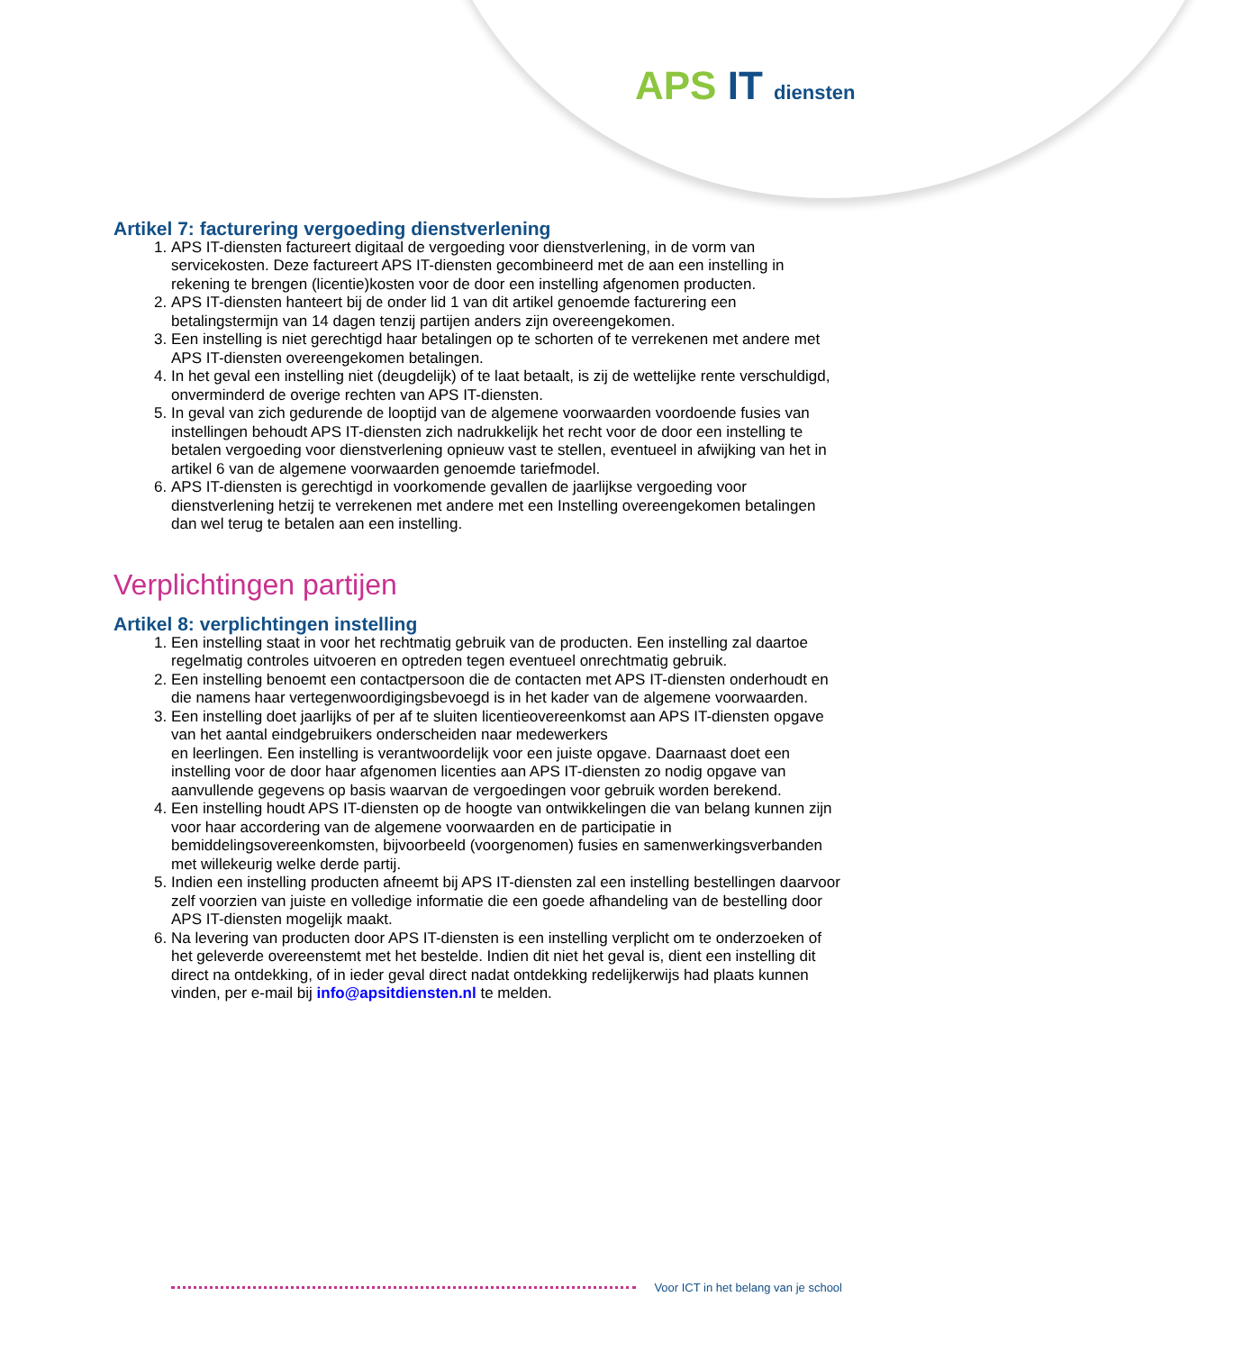APS IT diensten
Artikel 7: facturering vergoeding dienstverlening
1. APS IT-diensten factureert digitaal de vergoeding voor dienstverlening, in de vorm van servicekosten. Deze factureert APS IT-diensten gecombineerd met de aan een instelling in rekening te brengen (licentie)kosten voor de door een instelling afgenomen producten.
2. APS IT-diensten hanteert bij de onder lid 1 van dit artikel genoemde facturering een betalingstermijn van 14 dagen tenzij partijen anders zijn overeengekomen.
3. Een instelling is niet gerechtigd haar betalingen op te schorten of te verrekenen met andere met APS IT-diensten overeengekomen betalingen.
4. In het geval een instelling niet (deugdelijk) of te laat betaalt, is zij de wettelijke rente verschuldigd, onverminderd de overige rechten van APS IT-diensten.
5. In geval van zich gedurende de looptijd van de algemene voorwaarden voordoende fusies van instellingen behoudt APS IT-diensten zich nadrukkelijk het recht voor de door een instelling te betalen vergoeding voor dienstverlening opnieuw vast te stellen, eventueel in afwijking van het in artikel 6 van de algemene voorwaarden genoemde tariefmodel.
6. APS IT-diensten is gerechtigd in voorkomende gevallen de jaarlijkse vergoeding voor dienstverlening hetzij te verrekenen met andere met een Instelling overeengekomen betalingen dan wel terug te betalen aan een instelling.
Verplichtingen partijen
Artikel 8: verplichtingen instelling
1. Een instelling staat in voor het rechtmatig gebruik van de producten. Een instelling zal daartoe regelmatig controles uitvoeren en optreden tegen eventueel onrechtmatig gebruik.
2. Een instelling benoemt een contactpersoon die de contacten met APS IT-diensten onderhoudt en die namens haar vertegenwoordigingsbevoegd is in het kader van de algemene voorwaarden.
3. Een instelling doet jaarlijks of per af te sluiten licentieovereenkomst aan APS IT-diensten opgave van het aantal eindgebruikers onderscheiden naar medewerkers
en leerlingen. Een instelling is verantwoordelijk voor een juiste opgave. Daarnaast doet een instelling voor de door haar afgenomen licenties aan APS IT-diensten zo nodig opgave van aanvullende gegevens op basis waarvan de vergoedingen voor gebruik worden berekend.
4. Een instelling houdt APS IT-diensten op de hoogte van ontwikkelingen die van belang kunnen zijn voor haar accordering van de algemene voorwaarden en de participatie in bemiddelingsovereenkomsten, bijvoorbeeld (voorgenomen) fusies en samenwerkingsverbanden met willekeurig welke derde partij.
5. Indien een instelling producten afneemt bij APS IT-diensten zal een instelling bestellingen daarvoor zelf voorzien van juiste en volledige informatie die een goede afhandeling van de bestelling door APS IT-diensten mogelijk maakt.
6. Na levering van producten door APS IT-diensten is een instelling verplicht om te onderzoeken of het geleverde overeenstemt met het bestelde. Indien dit niet het geval is, dient een instelling dit direct na ontdekking, of in ieder geval direct nadat ontdekking redelijkerwijs had plaats kunnen vinden, per e-mail bij info@apsitdiensten.nl te melden.
Voor ICT in het belang van je school